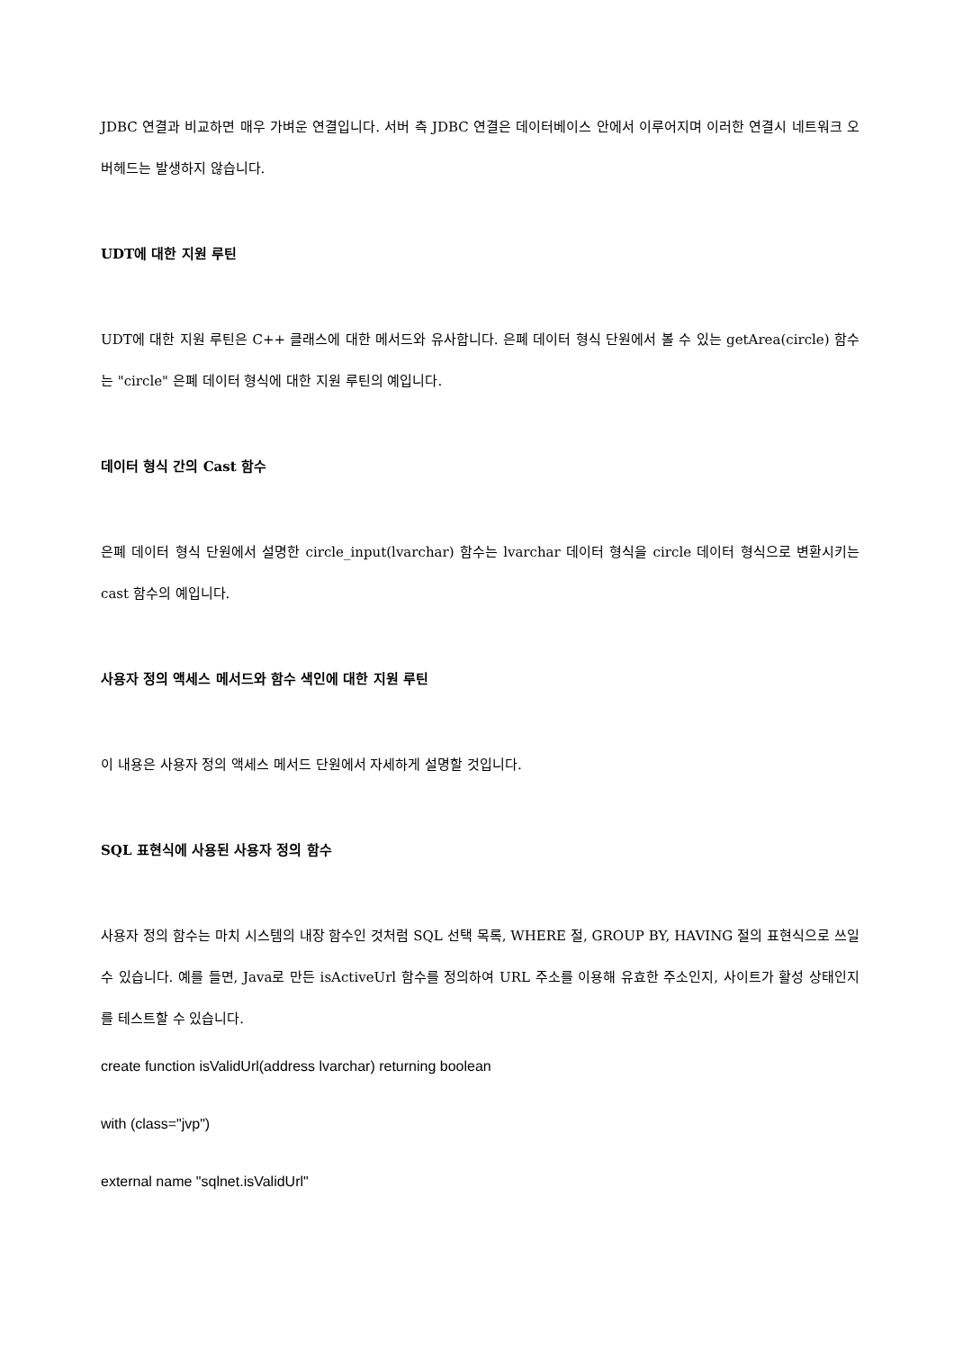JDBC 연결과 비교하면 매우 가벼운 연결입니다. 서버 측 JDBC 연결은 데이터베이스 안에서 이루어지며 이러한 연결시 네트워크 오버헤드는 발생하지 않습니다.
UDT에 대한 지원 루틴
UDT에 대한 지원 루틴은 C++ 클래스에 대한 메서드와 유사합니다. 은폐 데이터 형식 단원에서 볼 수 있는 getArea(circle) 함수는 "circle" 은폐 데이터 형식에 대한 지원 루틴의 예입니다.
데이터 형식 간의 Cast 함수
은폐 데이터 형식 단원에서 설명한 circle_input(lvarchar) 함수는 lvarchar 데이터 형식을 circle 데이터 형식으로 변환시키는 cast 함수의 예입니다.
사용자 정의 액세스 메서드와 함수 색인에 대한 지원 루틴
이 내용은 사용자 정의 액세스 메서드 단원에서 자세하게 설명할 것입니다.
SQL 표현식에 사용된 사용자 정의 함수
사용자 정의 함수는 마치 시스템의 내장 함수인 것처럼 SQL 선택 목록, WHERE 절, GROUP BY, HAVING 절의 표현식으로 쓰일 수 있습니다. 예를 들면, Java로 만든 isActiveUrl 함수를 정의하여 URL 주소를 이용해 유효한 주소인지, 사이트가 활성 상태인지를 테스트할 수 있습니다.
create function isValidUrl(address lvarchar) returning boolean
with (class="jvp")
external name "sqlnet.isValidUrl"